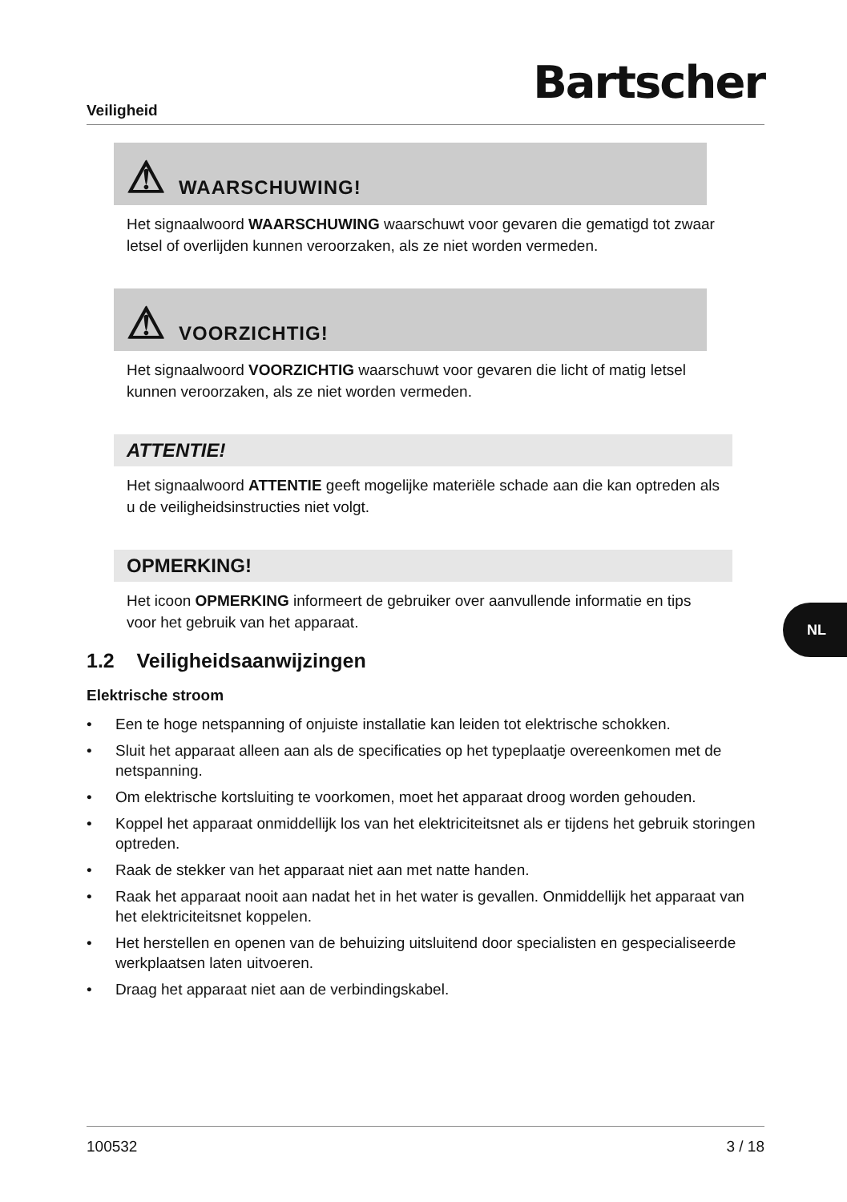Veiligheid
Bartscher
⚠ WAARSCHUWING!
Het signaalwoord WAARSCHUWING waarschuwt voor gevaren die gematigd tot zwaar letsel of overlijden kunnen veroorzaken, als ze niet worden vermeden.
⚠ VOORZICHTIG!
Het signaalwoord VOORZICHTIG waarschuwt voor gevaren die licht of matig letsel kunnen veroorzaken, als ze niet worden vermeden.
ATTENTIE!
Het signaalwoord ATTENTIE geeft mogelijke materiële schade aan die kan optreden als u de veiligheidsinstructies niet volgt.
OPMERKING!
Het icoon OPMERKING informeert de gebruiker over aanvullende informatie en tips voor het gebruik van het apparaat.
1.2 Veiligheidsaanwijzingen
Elektrische stroom
• Een te hoge netspanning of onjuiste installatie kan leiden tot elektrische schokken.
• Sluit het apparaat alleen aan als de specificaties op het typeplaatje overeenkomen met de netspanning.
• Om elektrische kortsluiting te voorkomen, moet het apparaat droog worden gehouden.
• Koppel het apparaat onmiddellijk los van het elektriciteitsnet als er tijdens het gebruik storingen optreden.
• Raak de stekker van het apparaat niet aan met natte handen.
• Raak het apparaat nooit aan nadat het in het water is gevallen. Onmiddellijk het apparaat van het elektriciteitsnet koppelen.
• Het herstellen en openen van de behuizing uitsluitend door specialisten en gespecialiseerde werkplaatsen laten uitvoeren.
• Draag het apparaat niet aan de verbindingskabel.
NL
100532 3 / 18